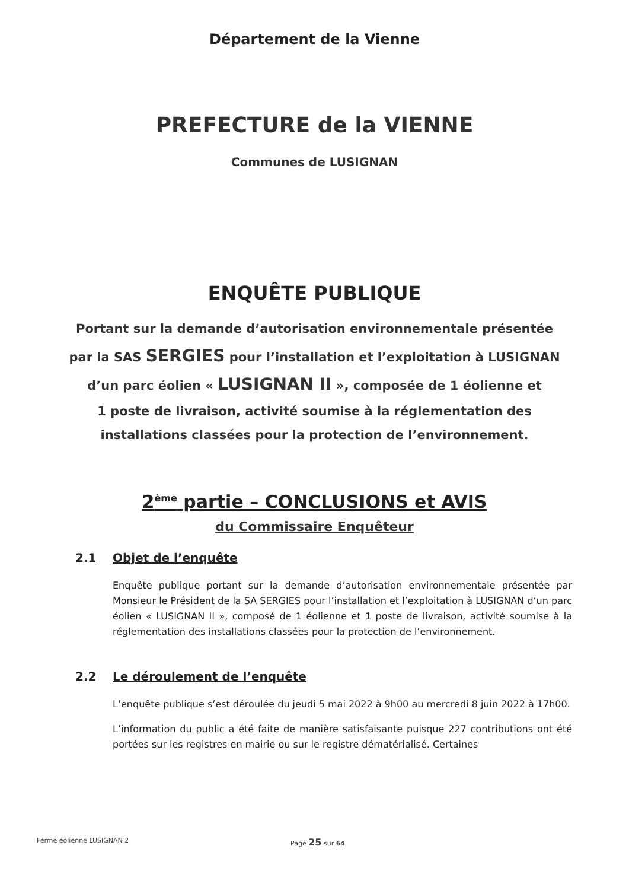Département de la Vienne
PREFECTURE de la VIENNE
Communes de LUSIGNAN
ENQUÊTE PUBLIQUE
Portant sur la demande d’autorisation environnementale présentée
par la SAS SERGIES pour l’installation et l’exploitation à LUSIGNAN
d’un parc éolien « LUSIGNAN II », composée de 1 éolienne et
1 poste de livraison, activité soumise à la réglementation des
installations classées pour la protection de l’environnement.
2<sup>ème</sup> partie – CONCLUSIONS et AVIS
du Commissaire Enquêteur
2.1 Objet de l’enquête
Enquête publique portant sur la demande d’autorisation environnementale présentée par Monsieur le Président de la SA SERGIES pour l’installation et l’exploitation à LUSIGNAN d’un parc éolien « LUSIGNAN II », composé de 1 éolienne et 1 poste de livraison, activité soumise à la réglementation des installations classées pour la protection de l’environnement.
2.2 Le déroulement de l’enquête
L’enquête publique s’est déroulée du jeudi 5 mai 2022 à 9h00 au mercredi 8 juin 2022 à 17h00.
L’information du public a été faite de manière satisfaisante puisque 227 contributions ont été portées sur les registres en mairie ou sur le registre dématérialisé. Certaines
Ferme éolienne LUSIGNAN 2 Page 25 sur 64